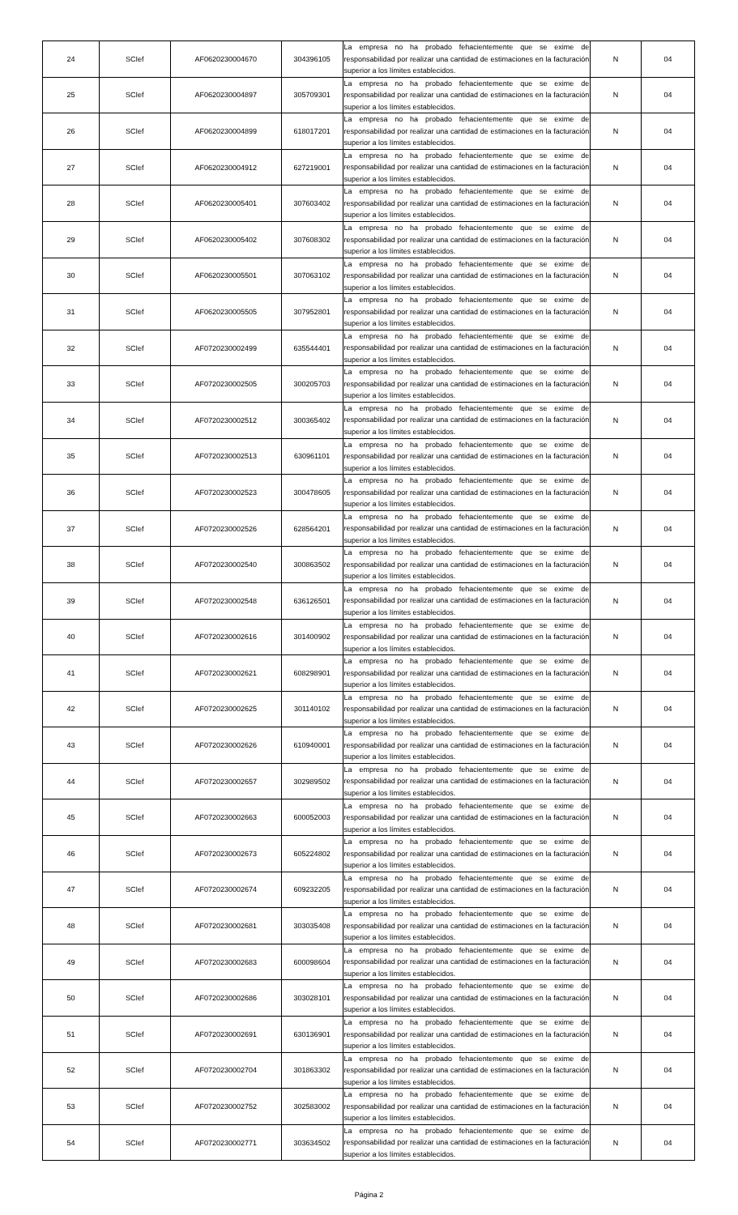| 24 | SCIef | AF0620230004670 | 304396105 | La empresa no ha probado fehacientemente que se exime de responsabilidad por realizar una cantidad de estimaciones en la facturación superior a los límites establecidos. | N | 04 |
| 25 | SCIef | AF0620230004897 | 305709301 | La empresa no ha probado fehacientemente que se exime de responsabilidad por realizar una cantidad de estimaciones en la facturación superior a los límites establecidos. | N | 04 |
| 26 | SCIef | AF0620230004899 | 618017201 | La empresa no ha probado fehacientemente que se exime de responsabilidad por realizar una cantidad de estimaciones en la facturación superior a los límites establecidos. | N | 04 |
| 27 | SCIef | AF0620230004912 | 627219001 | La empresa no ha probado fehacientemente que se exime de responsabilidad por realizar una cantidad de estimaciones en la facturación superior a los límites establecidos. | N | 04 |
| 28 | SCIef | AF0620230005401 | 307603402 | La empresa no ha probado fehacientemente que se exime de responsabilidad por realizar una cantidad de estimaciones en la facturación superior a los límites establecidos. | N | 04 |
| 29 | SCIef | AF0620230005402 | 307608302 | La empresa no ha probado fehacientemente que se exime de responsabilidad por realizar una cantidad de estimaciones en la facturación superior a los límites establecidos. | N | 04 |
| 30 | SCIef | AF0620230005501 | 307063102 | La empresa no ha probado fehacientemente que se exime de responsabilidad por realizar una cantidad de estimaciones en la facturación superior a los límites establecidos. | N | 04 |
| 31 | SCIef | AF0620230005505 | 307952801 | La empresa no ha probado fehacientemente que se exime de responsabilidad por realizar una cantidad de estimaciones en la facturación superior a los límites establecidos. | N | 04 |
| 32 | SCIef | AF0720230002499 | 635544401 | La empresa no ha probado fehacientemente que se exime de responsabilidad por realizar una cantidad de estimaciones en la facturación superior a los límites establecidos. | N | 04 |
| 33 | SCIef | AF0720230002505 | 300205703 | La empresa no ha probado fehacientemente que se exime de responsabilidad por realizar una cantidad de estimaciones en la facturación superior a los límites establecidos. | N | 04 |
| 34 | SCIef | AF0720230002512 | 300365402 | La empresa no ha probado fehacientemente que se exime de responsabilidad por realizar una cantidad de estimaciones en la facturación superior a los límites establecidos. | N | 04 |
| 35 | SCIef | AF0720230002513 | 630961101 | La empresa no ha probado fehacientemente que se exime de responsabilidad por realizar una cantidad de estimaciones en la facturación superior a los límites establecidos. | N | 04 |
| 36 | SCIef | AF0720230002523 | 300478605 | La empresa no ha probado fehacientemente que se exime de responsabilidad por realizar una cantidad de estimaciones en la facturación superior a los límites establecidos. | N | 04 |
| 37 | SCIef | AF0720230002526 | 628564201 | La empresa no ha probado fehacientemente que se exime de responsabilidad por realizar una cantidad de estimaciones en la facturación superior a los límites establecidos. | N | 04 |
| 38 | SCIef | AF0720230002540 | 300863502 | La empresa no ha probado fehacientemente que se exime de responsabilidad por realizar una cantidad de estimaciones en la facturación superior a los límites establecidos. | N | 04 |
| 39 | SCIef | AF0720230002548 | 636126501 | La empresa no ha probado fehacientemente que se exime de responsabilidad por realizar una cantidad de estimaciones en la facturación superior a los límites establecidos. | N | 04 |
| 40 | SCIef | AF0720230002616 | 301400902 | La empresa no ha probado fehacientemente que se exime de responsabilidad por realizar una cantidad de estimaciones en la facturación superior a los límites establecidos. | N | 04 |
| 41 | SCIef | AF0720230002621 | 608298901 | La empresa no ha probado fehacientemente que se exime de responsabilidad por realizar una cantidad de estimaciones en la facturación superior a los límites establecidos. | N | 04 |
| 42 | SCIef | AF0720230002625 | 301140102 | La empresa no ha probado fehacientemente que se exime de responsabilidad por realizar una cantidad de estimaciones en la facturación superior a los límites establecidos. | N | 04 |
| 43 | SCIef | AF0720230002626 | 610940001 | La empresa no ha probado fehacientemente que se exime de responsabilidad por realizar una cantidad de estimaciones en la facturación superior a los límites establecidos. | N | 04 |
| 44 | SCIef | AF0720230002657 | 302989502 | La empresa no ha probado fehacientemente que se exime de responsabilidad por realizar una cantidad de estimaciones en la facturación superior a los límites establecidos. | N | 04 |
| 45 | SCIef | AF0720230002663 | 600052003 | La empresa no ha probado fehacientemente que se exime de responsabilidad por realizar una cantidad de estimaciones en la facturación superior a los límites establecidos. | N | 04 |
| 46 | SCIef | AF0720230002673 | 605224802 | La empresa no ha probado fehacientemente que se exime de responsabilidad por realizar una cantidad de estimaciones en la facturación superior a los límites establecidos. | N | 04 |
| 47 | SCIef | AF0720230002674 | 609232205 | La empresa no ha probado fehacientemente que se exime de responsabilidad por realizar una cantidad de estimaciones en la facturación superior a los límites establecidos. | N | 04 |
| 48 | SCIef | AF0720230002681 | 303035408 | La empresa no ha probado fehacientemente que se exime de responsabilidad por realizar una cantidad de estimaciones en la facturación superior a los límites establecidos. | N | 04 |
| 49 | SCIef | AF0720230002683 | 600098604 | La empresa no ha probado fehacientemente que se exime de responsabilidad por realizar una cantidad de estimaciones en la facturación superior a los límites establecidos. | N | 04 |
| 50 | SCIef | AF0720230002686 | 303028101 | La empresa no ha probado fehacientemente que se exime de responsabilidad por realizar una cantidad de estimaciones en la facturación superior a los límites establecidos. | N | 04 |
| 51 | SCIef | AF0720230002691 | 630136901 | La empresa no ha probado fehacientemente que se exime de responsabilidad por realizar una cantidad de estimaciones en la facturación superior a los límites establecidos. | N | 04 |
| 52 | SCIef | AF0720230002704 | 301863302 | La empresa no ha probado fehacientemente que se exime de responsabilidad por realizar una cantidad de estimaciones en la facturación superior a los límites establecidos. | N | 04 |
| 53 | SCIef | AF0720230002752 | 302583002 | La empresa no ha probado fehacientemente que se exime de responsabilidad por realizar una cantidad de estimaciones en la facturación superior a los límites establecidos. | N | 04 |
| 54 | SCIef | AF0720230002771 | 303634502 | La empresa no ha probado fehacientemente que se exime de responsabilidad por realizar una cantidad de estimaciones en la facturación superior a los límites establecidos. | N | 04 |
Página 2